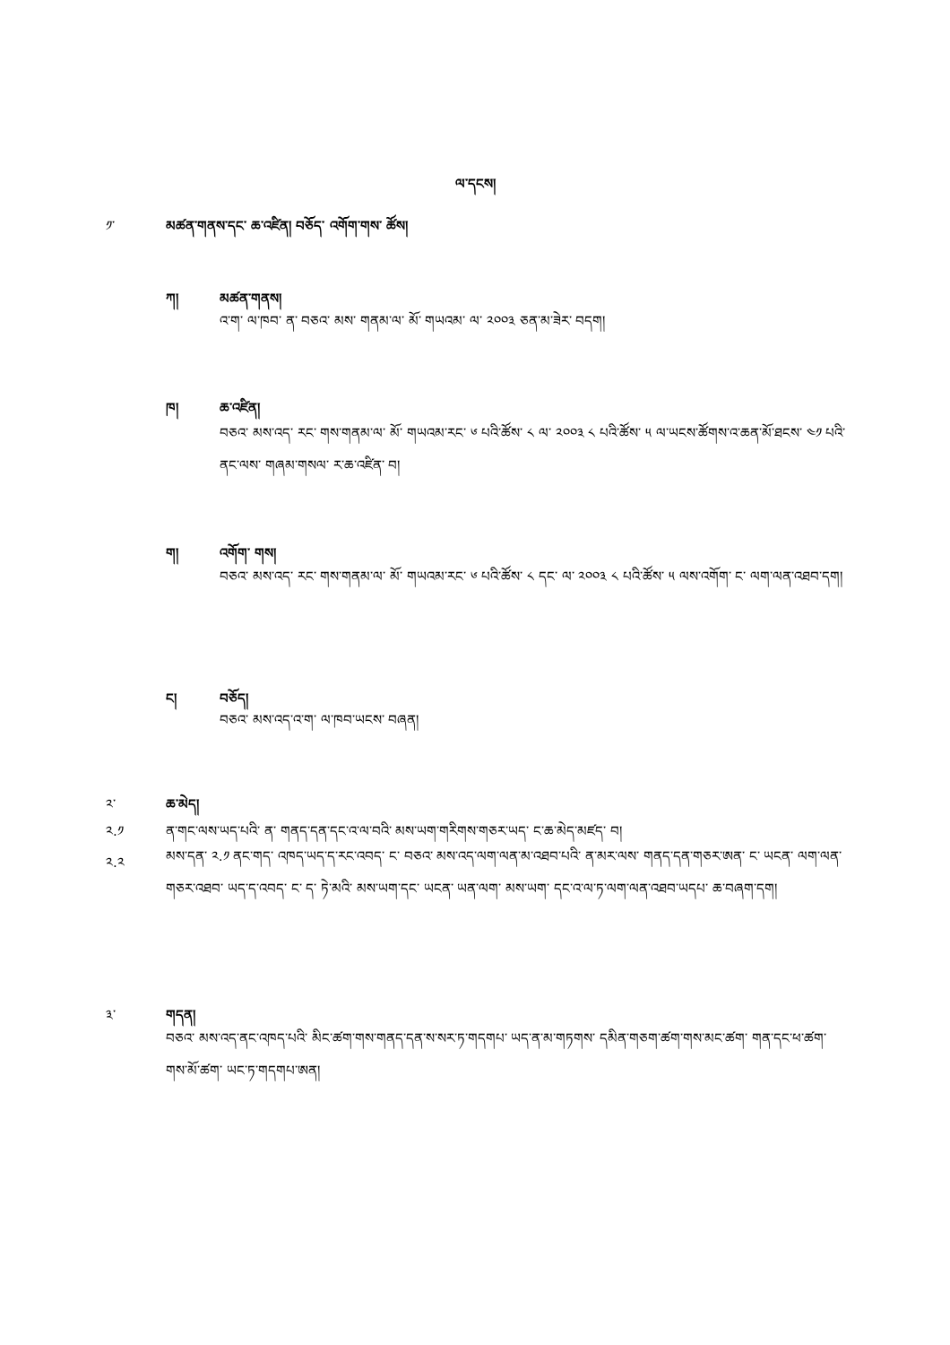ལ་དངས།
༡་ མཚན་གནས་དང་ ཆ་འཛིན། བཅོད་ འགོག་གས་ ཚོས།
ཀ། མཚན་གནས།
འ་ག་ ལ་ཁབ་ ན་ བཅའ་ མས་ གནམ་ལ་ མོ་ གཡའམ་ ལ་ ༢༠༠༣ ཅན་མ་ཟེར་ བདག།
ཁ། ཆ་འཛིན།
བཅའ་ མས་འད་ རང་ གས་གནམ་ལ་ མོ་ གཡའམ་རང་ ༦ པའི་ཚོས་ ༨ ལ་ ༢༠༠༣ ༨ པའི་ཚོས་ ༥ ལ་ཡངས་ཚོགས་འ་ཆན་མོ་ཐངས་ ༤༡ པའི་ནང་ལས་ གཞམ་གསལ་ ར་ཆ་འཛིན་ བ།
ག། འགོག་ གས།
བཅའ་ མས་འད་ རང་ གས་གནམ་ལ་ མོ་ གཡའམ་རང་ ༦ པའི་ཚོས་ ༨ དང་ ལ་ ༢༠༠༣ ༨ པའི་ཚོས་ ༥ ལས་འགོག་ ང་ ལག་ལན་འཐབ་དག།
ང། བཅོད།
བཅའ་ མས་འད་འ་ག་ ལ་ཁབ་ཡངས་ བཞན།
༢་ ཆ་མེད།
༢.༡ ན་གང་ལས་ཡད་པའི་ ན་ གནད་དན་དང་འ་ལ་བའི་ མས་ཡག་གརིགས་གཅར་ཡད་ ང་ཆ་མེད་མཛད་ བ།
༢.༢
མས་དན་ ༢.༡ ནང་གད་ འཁད་ཡད་ད་རང་འབད་ ང་ བཅའ་ མས་འད་ལག་ལན་མ་འཐབ་པའི་ ན་མར་ལས་ གནད་དན་གཅར་ཨན་ ང་ ཡངན་ ལག་ལན་གཅར་འཐབ་ ཡད་ད་འབད་ ང་ ད་ ཏེ་མའི་ མས་ཡག་དང་ ཡངན་ ཡན་ལག་ མས་ཡག་ དང་འ་ལ་ཏ་ལག་ལན་འཐབ་ཡདཔ་ ཆ་བཞག་དག།
༣་ གདན།
བཅའ་ མས་འད་ནང་འཁད་པའི་ མིང་ཚག་གས་གནད་དན་ས་སར་ཏ་གདགཔ་ ཡད་ན་མ་གཏགས་ དམིན་གཅག་ཚག་གས་མང་ཚག་ གན་དང་ཕ་ཚག་གས་མོ་ཚག་ ཡང་ཏ་གདགཔ་ཨན།